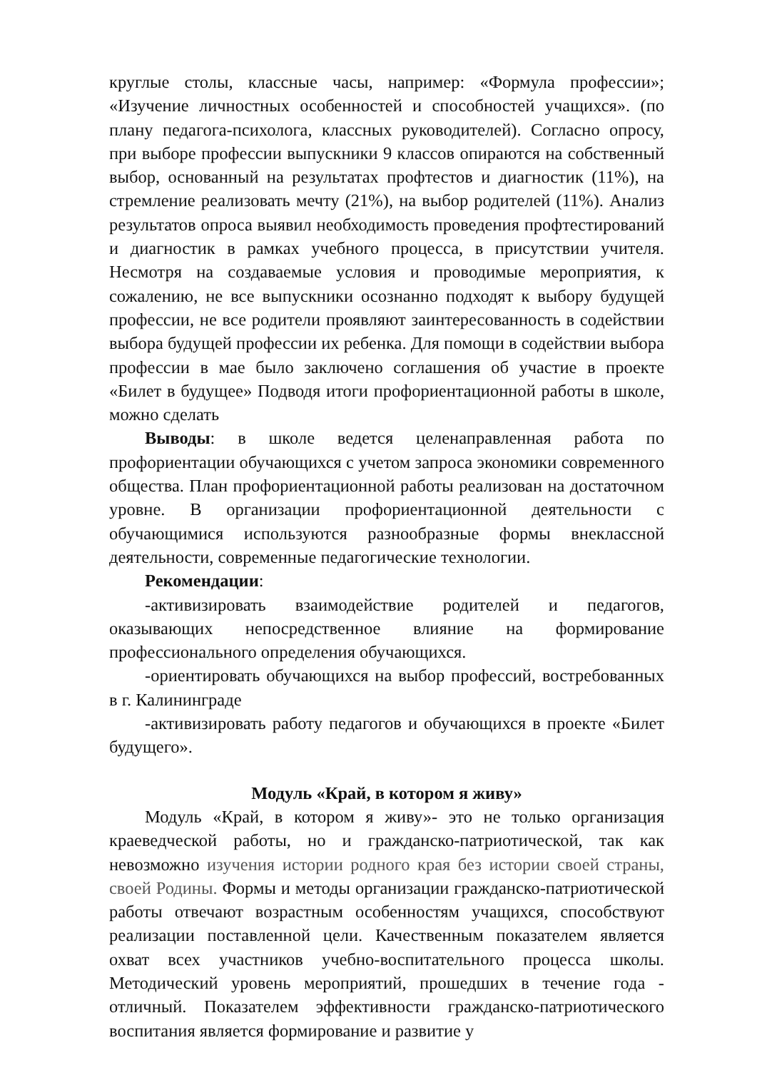круглые столы, классные часы, например: «Формула профессии»; «Изучение личностных особенностей и способностей учащихся». (по плану педагога-психолога, классных руководителей). Согласно опросу, при выборе профессии выпускники 9 классов опираются на собственный выбор, основанный на результатах профтестов и диагностик (11%), на стремление реализовать мечту (21%), на выбор родителей (11%). Анализ результатов опроса выявил необходимость проведения профтестирований и диагностик в рамках учебного процесса, в присутствии учителя. Несмотря на создаваемые условия и проводимые мероприятия, к сожалению, не все выпускники осознанно подходят к выбору будущей профессии, не все родители проявляют заинтересованность в содействии выбора будущей профессии их ребенка. Для помощи в содействии выбора профессии в мае было заключено соглашения об участие в проекте «Билет в будущее» Подводя итоги профориентационной работы в школе, можно сделать
Выводы: в школе ведется целенаправленная работа по профориентации обучающихся с учетом запроса экономики современного общества. План профориентационной работы реализован на достаточном уровне. В организации профориентационной деятельности с обучающимися используются разнообразные формы внеклассной деятельности, современные педагогические технологии.
Рекомендации:
-активизировать взаимодействие родителей и педагогов, оказывающих непосредственное влияние на формирование профессионального определения обучающихся.
-ориентировать обучающихся на выбор профессий, востребованных в г. Калининграде
-активизировать работу педагогов и обучающихся в проекте «Билет будущего».
Модуль «Край, в котором я живу»
Модуль «Край, в котором я живу»- это не только организация краеведческой работы, но и гражданско-патриотической, так как невозможно изучения истории родного края без истории своей страны, своей Родины. Формы и методы организации гражданско-патриотической работы отвечают возрастным особенностям учащихся, способствуют реализации поставленной цели. Качественным показателем является охват всех участников учебно-воспитательного процесса школы. Методический уровень мероприятий, прошедших в течение года - отличный. Показателем эффективности гражданско-патриотического воспитания является формирование и развитие у